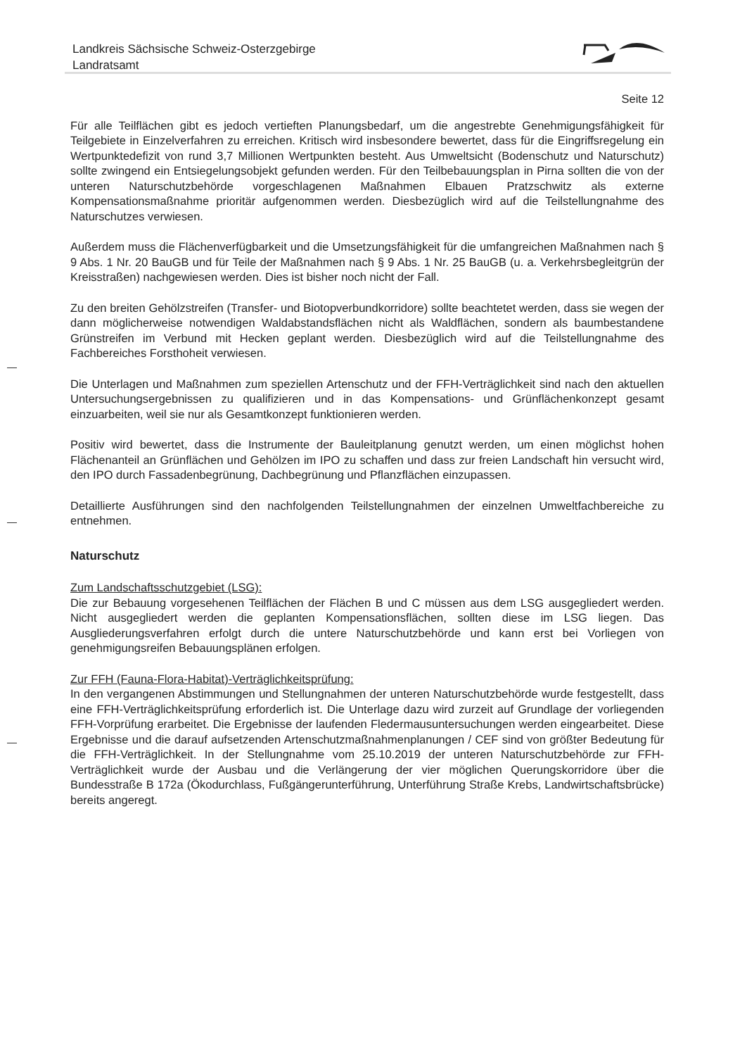Landkreis Sächsische Schweiz-Osterzgebirge
Landratsamt
Seite 12
Für alle Teilflächen gibt es jedoch vertieften Planungsbedarf, um die angestrebte Genehmigungsfähigkeit für Teilgebiete in Einzelverfahren zu erreichen. Kritisch wird insbesondere bewertet, dass für die Eingriffsregelung ein Wertpunktedefizit von rund 3,7 Millionen Wertpunkten besteht. Aus Umweltsicht (Bodenschutz und Naturschutz) sollte zwingend ein Entsiegelungsobjekt gefunden werden. Für den Teilbebauungsplan in Pirna sollten die von der unteren Naturschutzbehörde vorgeschlagenen Maßnahmen Elbauen Pratzschwitz als externe Kompensationsmaßnahme prioritär aufgenommen werden. Diesbezüglich wird auf die Teilstellungnahme des Naturschutzes verwiesen.
Außerdem muss die Flächenverfügbarkeit und die Umsetzungsfähigkeit für die umfangreichen Maßnahmen nach § 9 Abs. 1 Nr. 20 BauGB und für Teile der Maßnahmen nach § 9 Abs. 1 Nr. 25 BauGB (u. a. Verkehrsbegleitgrün der Kreisstraßen) nachgewiesen werden. Dies ist bisher noch nicht der Fall.
Zu den breiten Gehölzstreifen (Transfer- und Biotopverbundkorridore) sollte beachtetet werden, dass sie wegen der dann möglicherweise notwendigen Waldabstandsflächen nicht als Waldflächen, sondern als baumbestandene Grünstreifen im Verbund mit Hecken geplant werden. Diesbezüglich wird auf die Teilstellungnahme des Fachbereiches Forsthoheit verwiesen.
Die Unterlagen und Maßnahmen zum speziellen Artenschutz und der FFH-Verträglichkeit sind nach den aktuellen Untersuchungsergebnissen zu qualifizieren und in das Kompensations- und Grünflächenkonzept gesamt einzuarbeiten, weil sie nur als Gesamtkonzept funktionieren werden.
Positiv wird bewertet, dass die Instrumente der Bauleitplanung genutzt werden, um einen möglichst hohen Flächenanteil an Grünflächen und Gehölzen im IPO zu schaffen und dass zur freien Landschaft hin versucht wird, den IPO durch Fassadenbegrünung, Dachbegrünung und Pflanzflächen einzupassen.
Detaillierte Ausführungen sind den nachfolgenden Teilstellungnahmen der einzelnen Umweltfachbereiche zu entnehmen.
Naturschutz
Zum Landschaftsschutzgebiet (LSG):
Die zur Bebauung vorgesehenen Teilflächen der Flächen B und C müssen aus dem LSG ausgegliedert werden. Nicht ausgegliedert werden die geplanten Kompensationsflächen, sollten diese im LSG liegen. Das Ausgliederungsverfahren erfolgt durch die untere Naturschutzbehörde und kann erst bei Vorliegen von genehmigungsreifen Bebauungsplänen erfolgen.
Zur FFH (Fauna-Flora-Habitat)-Verträglichkeitsprüfung:
In den vergangenen Abstimmungen und Stellungnahmen der unteren Naturschutzbehörde wurde festgestellt, dass eine FFH-Verträglichkeitsprüfung erforderlich ist. Die Unterlage dazu wird zurzeit auf Grundlage der vorliegenden FFH-Vorprüfung erarbeitet. Die Ergebnisse der laufenden Fledermausuntersuchungen werden eingearbeitet. Diese Ergebnisse und die darauf aufsetzenden Artenschutzmaßnahmenplanungen / CEF sind von größter Bedeutung für die FFH-Verträglichkeit. In der Stellungnahme vom 25.10.2019 der unteren Naturschutzbehörde zur FFH-Verträglichkeit wurde der Ausbau und die Verlängerung der vier möglichen Querungskorridore über die Bundesstraße B 172a (Ökodurchlass, Fußgängerunterführung, Unterführung Straße Krebs, Landwirtschaftsbrücke) bereits angeregt.